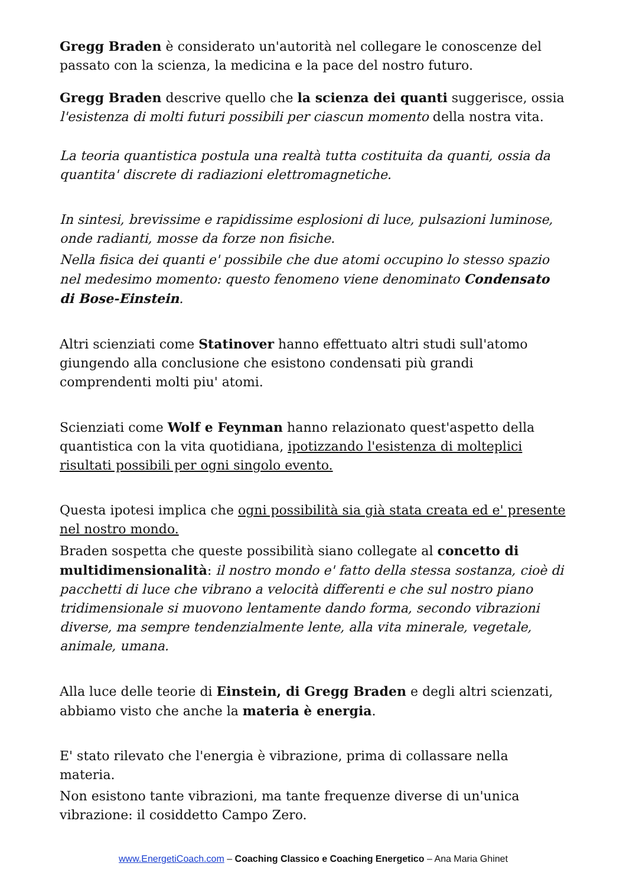Gregg Braden è considerato un'autorità nel collegare le conoscenze del passato con la scienza, la medicina e la pace del nostro futuro.
Gregg Braden descrive quello che la scienza dei quanti suggerisce, ossia l'esistenza di molti futuri possibili per ciascun momento della nostra vita.
La teoria quantistica postula una realtà tutta costituita da quanti, ossia da quantita' discrete di radiazioni elettromagnetiche.
In sintesi, brevissime e rapidissime esplosioni di luce, pulsazioni luminose, onde radianti, mosse da forze non fisiche.
Nella fisica dei quanti e' possibile che due atomi occupino lo stesso spazio nel medesimo momento: questo fenomeno viene denominato Condensato di Bose-Einstein.
Altri scienziati come Statinover hanno effettuato altri studi sull'atomo giungendo alla conclusione che esistono condensati più grandi comprendenti molti piu' atomi.
Scienziati come Wolf e Feynman hanno relazionato quest'aspetto della quantistica con la vita quotidiana, ipotizzando l'esistenza di molteplici risultati possibili per ogni singolo evento.
Questa ipotesi implica che ogni possibilità sia già stata creata ed e' presente nel nostro mondo.
Braden sospetta che queste possibilità siano collegate al concetto di multidimensionalità: il nostro mondo e' fatto della stessa sostanza, cioè di pacchetti di luce che vibrano a velocità differenti e che sul nostro piano tridimensionale si muovono lentamente dando forma, secondo vibrazioni diverse, ma sempre tendenzialmente lente, alla vita minerale, vegetale, animale, umana.
Alla luce delle teorie di Einstein, di Gregg Braden e degli altri scienzati, abbiamo visto che anche la materia è energia.
E' stato rilevato che l'energia è vibrazione, prima di collassare nella materia.
Non esistono tante vibrazioni, ma tante frequenze diverse di un'unica vibrazione: il cosiddetto Campo Zero.
www.EnergetiCoach.com – Coaching Classico e Coaching Energetico – Ana Maria Ghinet